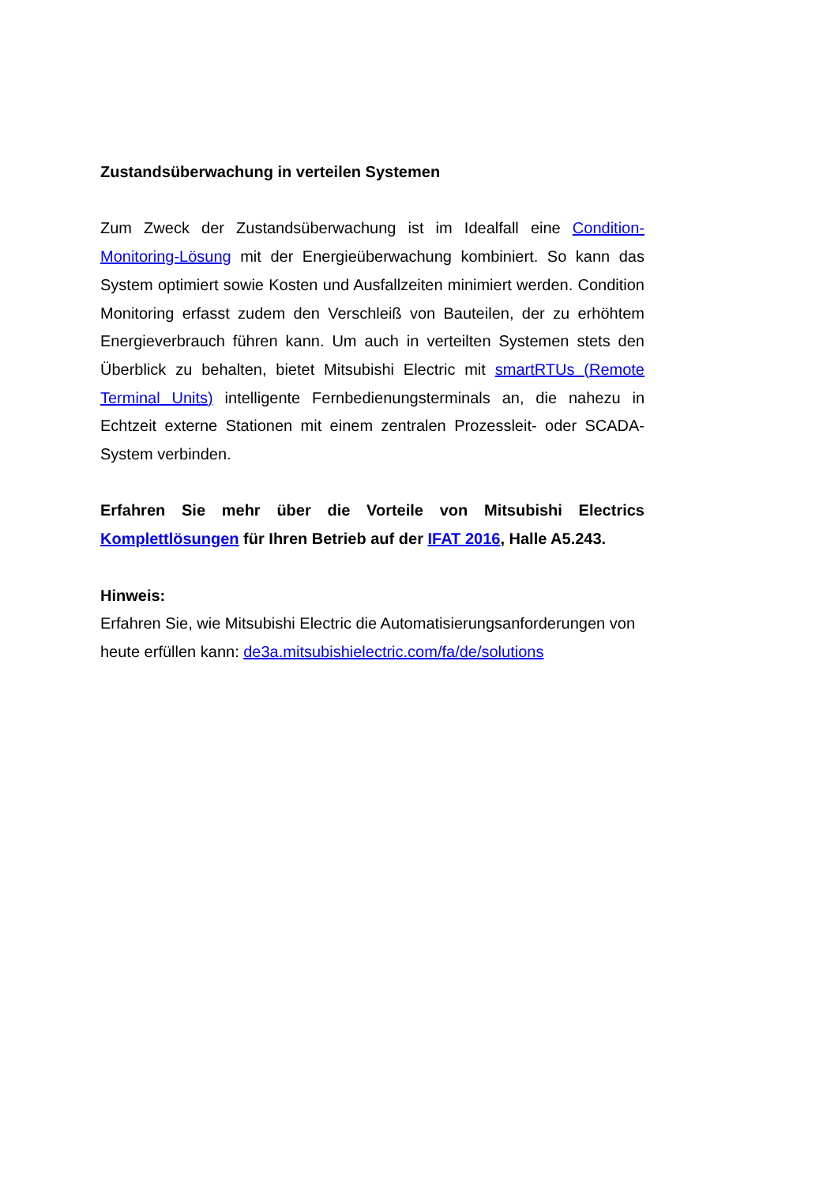Zustandsüberwachung in verteilen Systemen
Zum Zweck der Zustandsüberwachung ist im Idealfall eine Condition-Monitoring-Lösung mit der Energieüberwachung kombiniert. So kann das System optimiert sowie Kosten und Ausfallzeiten minimiert werden. Condition Monitoring erfasst zudem den Verschleiß von Bauteilen, der zu erhöhtem Energieverbrauch führen kann. Um auch in verteilten Systemen stets den Überblick zu behalten, bietet Mitsubishi Electric mit smartRTUs (Remote Terminal Units) intelligente Fernbedienungsterminals an, die nahezu in Echtzeit externe Stationen mit einem zentralen Prozessleit- oder SCADA-System verbinden.
Erfahren Sie mehr über die Vorteile von Mitsubishi Electrics Komplettlösungen für Ihren Betrieb auf der IFAT 2016, Halle A5.243.
Hinweis:
Erfahren Sie, wie Mitsubishi Electric die Automatisierungsanforderungen von heute erfüllen kann: de3a.mitsubishielectric.com/fa/de/solutions